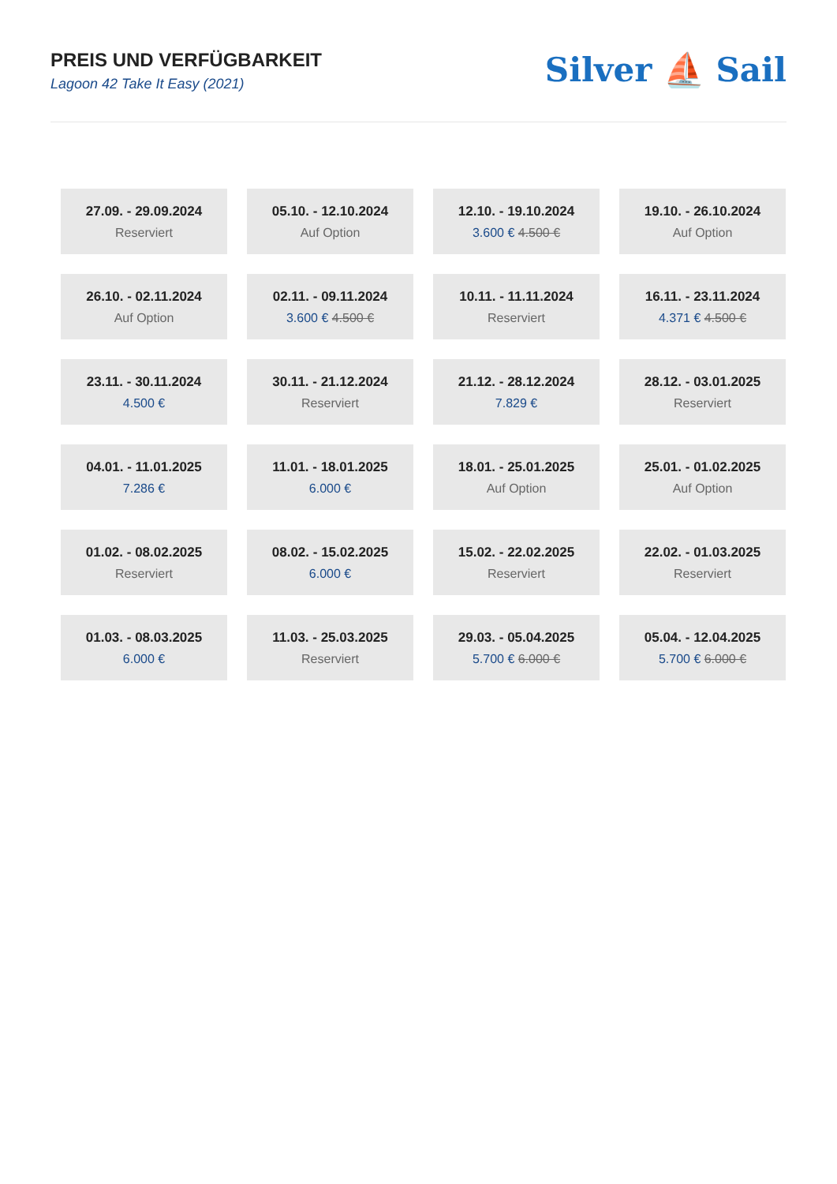PREIS UND VERFÜGBARKEIT
Lagoon 42 Take It Easy (2021)
Silver ⛵ Sail
| 27.09. - 29.09.2024 Reserviert | 05.10. - 12.10.2024 Auf Option | 12.10. - 19.10.2024 3.600 € 4.500 € | 19.10. - 26.10.2024 Auf Option |
| 26.10. - 02.11.2024 Auf Option | 02.11. - 09.11.2024 3.600 € 4.500 € | 10.11. - 11.11.2024 Reserviert | 16.11. - 23.11.2024 4.371 € 4.500 € |
| 23.11. - 30.11.2024 4.500 € | 30.11. - 21.12.2024 Reserviert | 21.12. - 28.12.2024 7.829 € | 28.12. - 03.01.2025 Reserviert |
| 04.01. - 11.01.2025 7.286 € | 11.01. - 18.01.2025 6.000 € | 18.01. - 25.01.2025 Auf Option | 25.01. - 01.02.2025 Auf Option |
| 01.02. - 08.02.2025 Reserviert | 08.02. - 15.02.2025 6.000 € | 15.02. - 22.02.2025 Reserviert | 22.02. - 01.03.2025 Reserviert |
| 01.03. - 08.03.2025 6.000 € | 11.03. - 25.03.2025 Reserviert | 29.03. - 05.04.2025 5.700 € 6.000 € | 05.04. - 12.04.2025 5.700 € 6.000 € |